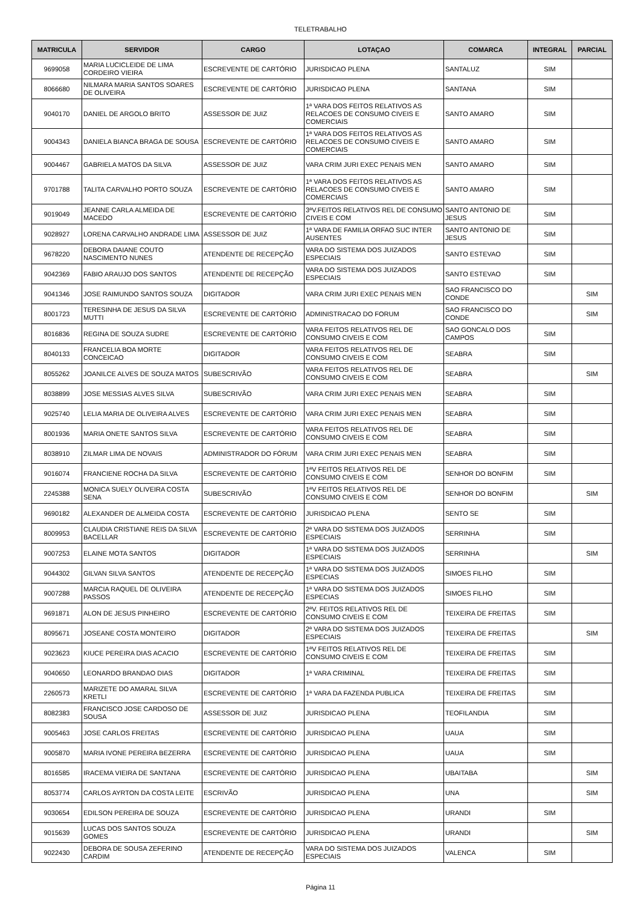TELETRABALHO
| MATRICULA | SERVIDOR | CARGO | LOTAÇAO | COMARCA | INTEGRAL | PARCIAL |
| --- | --- | --- | --- | --- | --- | --- |
| 9699058 | MARIA LUCICLEIDE DE LIMA CORDEIRO VIEIRA | ESCREVENTE DE CARTÓRIO | JURISDICAO PLENA | SANTALUZ | SIM | |
| 8066680 | NILMARA MARIA SANTOS SOARES DE OLIVEIRA | ESCREVENTE DE CARTÓRIO | JURISDICAO PLENA | SANTANA | SIM | |
| 9040170 | DANIEL DE ARGOLO BRITO | ASSESSOR DE JUIZ | 1ª VARA DOS FEITOS RELATIVOS AS RELACOES DE CONSUMO CIVEIS E COMERCIAIS | SANTO AMARO | SIM | |
| 9004343 | DANIELA BIANCA BRAGA DE SOUSA | ESCREVENTE DE CARTÓRIO | 1ª VARA DOS FEITOS RELATIVOS AS RELACOES DE CONSUMO CIVEIS E COMERCIAIS | SANTO AMARO | SIM | |
| 9004467 | GABRIELA MATOS DA SILVA | ASSESSOR DE JUIZ | VARA CRIM JURI EXEC PENAIS MEN | SANTO AMARO | SIM | |
| 9701788 | TALITA CARVALHO PORTO SOUZA | ESCREVENTE DE CARTÓRIO | 1ª VARA DOS FEITOS RELATIVOS AS RELACOES DE CONSUMO CIVEIS E COMERCIAIS | SANTO AMARO | SIM | |
| 9019049 | JEANNE CARLA ALMEIDA DE MACEDO | ESCREVENTE DE CARTÓRIO | 3ªV.FEITOS RELATIVOS REL DE CONSUMO CIVEIS E COM | SANTO ANTONIO DE JESUS | SIM | |
| 9028927 | LORENA CARVALHO ANDRADE LIMA | ASSESSOR DE JUIZ | 1ª VARA DE FAMILIA ORFAO SUC INTER AUSENTES | SANTO ANTONIO DE JESUS | SIM | |
| 9678220 | DEBORA DAIANE COUTO NASCIMENTO NUNES | ATENDENTE DE RECEPÇÃO | VARA DO SISTEMA DOS JUIZADOS ESPECIAIS | SANTO ESTEVAO | SIM | |
| 9042369 | FABIO ARAUJO DOS SANTOS | ATENDENTE DE RECEPÇÃO | VARA DO SISTEMA DOS JUIZADOS ESPECIAIS | SANTO ESTEVAO | SIM | |
| 9041346 | JOSE RAIMUNDO SANTOS SOUZA | DIGITADOR | VARA CRIM JURI EXEC PENAIS MEN | SAO FRANCISCO DO CONDE | | SIM |
| 8001723 | TERESINHA DE JESUS DA SILVA MUTTI | ESCREVENTE DE CARTÓRIO | ADMINISTRACAO DO FORUM | SAO FRANCISCO DO CONDE | | SIM |
| 8016836 | REGINA DE SOUZA SUDRE | ESCREVENTE DE CARTÓRIO | VARA FEITOS RELATIVOS REL DE CONSUMO CIVEIS E COM | SAO GONCALO DOS CAMPOS | SIM | |
| 8040133 | FRANCELIA BOA MORTE CONCEICAO | DIGITADOR | VARA FEITOS RELATIVOS REL DE CONSUMO CIVEIS E COM | SEABRA | SIM | |
| 8055262 | JOANILCE ALVES DE SOUZA MATOS | SUBESCRIVÃO | VARA FEITOS RELATIVOS REL DE CONSUMO CIVEIS E COM | SEABRA | | SIM |
| 8038899 | JOSE MESSIAS ALVES SILVA | SUBESCRIVÃO | VARA CRIM JURI EXEC PENAIS MEN | SEABRA | SIM | |
| 9025740 | LELIA MARIA DE OLIVEIRA ALVES | ESCREVENTE DE CARTÓRIO | VARA CRIM JURI EXEC PENAIS MEN | SEABRA | SIM | |
| 8001936 | MARIA ONETE SANTOS SILVA | ESCREVENTE DE CARTÓRIO | VARA FEITOS RELATIVOS REL DE CONSUMO CIVEIS E COM | SEABRA | SIM | |
| 8038910 | ZILMAR LIMA DE NOVAIS | ADMINISTRADOR DO FÓRUM | VARA CRIM JURI EXEC PENAIS MEN | SEABRA | SIM | |
| 9016074 | FRANCIENE ROCHA DA SILVA | ESCREVENTE DE CARTÓRIO | 1ªV FEITOS RELATIVOS REL DE CONSUMO CIVEIS E COM | SENHOR DO BONFIM | SIM | |
| 2245388 | MONICA SUELY OLIVEIRA COSTA SENA | SUBESCRIVÃO | 1ªV FEITOS RELATIVOS REL DE CONSUMO CIVEIS E COM | SENHOR DO BONFIM | | SIM |
| 9690182 | ALEXANDER DE ALMEIDA COSTA | ESCREVENTE DE CARTÓRIO | JURISDICAO PLENA | SENTO SE | SIM | |
| 8009953 | CLAUDIA CRISTIANE REIS DA SILVA BACELLAR | ESCREVENTE DE CARTÓRIO | 2ª VARA DO SISTEMA DOS JUIZADOS ESPECIAIS | SERRINHA | SIM | |
| 9007253 | ELAINE MOTA SANTOS | DIGITADOR | 1ª VARA DO SISTEMA DOS JUIZADOS ESPECIAIS | SERRINHA | | SIM |
| 9044302 | GILVAN SILVA SANTOS | ATENDENTE DE RECEPÇÃO | 1ª VARA DO SISTEMA DOS JUIZADOS ESPECIAS | SIMOES FILHO | SIM | |
| 9007288 | MARCIA RAQUEL DE OLIVEIRA PASSOS | ATENDENTE DE RECEPÇÃO | 1ª VARA DO SISTEMA DOS JUIZADOS ESPECIAS | SIMOES FILHO | SIM | |
| 9691871 | ALON DE JESUS PINHEIRO | ESCREVENTE DE CARTÓRIO | 2ªV. FEITOS RELATIVOS REL DE CONSUMO CIVEIS E COM | TEIXEIRA DE FREITAS | SIM | |
| 8095671 | JOSEANE COSTA MONTEIRO | DIGITADOR | 2ª VARA DO SISTEMA DOS JUIZADOS ESPECIAIS | TEIXEIRA DE FREITAS | | SIM |
| 9023623 | KIUCE PEREIRA DIAS ACACIO | ESCREVENTE DE CARTÓRIO | 1ªV FEITOS RELATIVOS REL DE CONSUMO CIVEIS E COM | TEIXEIRA DE FREITAS | SIM | |
| 9040650 | LEONARDO BRANDAO DIAS | DIGITADOR | 1ª VARA CRIMINAL | TEIXEIRA DE FREITAS | SIM | |
| 2260573 | MARIZETE DO AMARAL SILVA KRETLI | ESCREVENTE DE CARTÓRIO | 1ª VARA DA FAZENDA PUBLICA | TEIXEIRA DE FREITAS | SIM | |
| 8082383 | FRANCISCO JOSE CARDOSO DE SOUSA | ASSESSOR DE JUIZ | JURISDICAO PLENA | TEOFILANDIA | SIM | |
| 9005463 | JOSE CARLOS FREITAS | ESCREVENTE DE CARTÓRIO | JURISDICAO PLENA | UAUA | SIM | |
| 9005870 | MARIA IVONE PEREIRA BEZERRA | ESCREVENTE DE CARTÓRIO | JURISDICAO PLENA | UAUA | SIM | |
| 8016585 | IRACEMA VIEIRA DE SANTANA | ESCREVENTE DE CARTÓRIO | JURISDICAO PLENA | UBAITABA | | SIM |
| 8053774 | CARLOS AYRTON DA COSTA LEITE | ESCRIVÃO | JURISDICAO PLENA | UNA | | SIM |
| 9030654 | EDILSON PEREIRA DE SOUZA | ESCREVENTE DE CARTÓRIO | JURISDICAO PLENA | URANDI | SIM | |
| 9015639 | LUCAS DOS SANTOS SOUZA GOMES | ESCREVENTE DE CARTÓRIO | JURISDICAO PLENA | URANDI | | SIM |
| 9022430 | DEBORA DE SOUSA ZEFERINO CARDIM | ATENDENTE DE RECEPÇÃO | VARA DO SISTEMA DOS JUIZADOS ESPECIAIS | VALENCA | SIM | |
Página 11